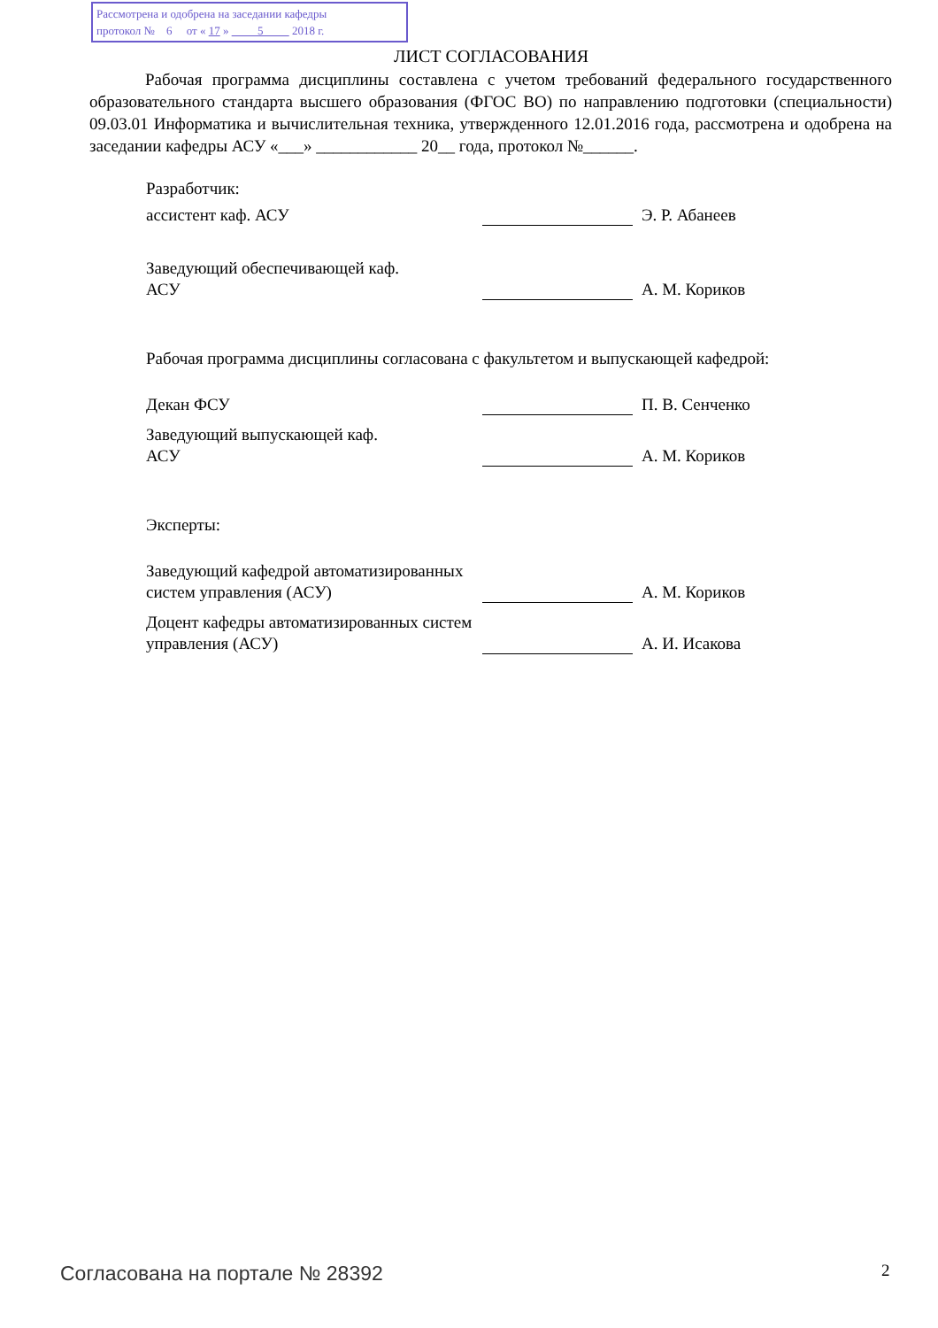Рассмотрена и одобрена на заседании кафедры
протокол № 6 от « 17 » 5 2018 г.
ЛИСТ СОГЛАСОВАНИЯ
Рабочая программа дисциплины составлена с учетом требований федерального государственного образовательного стандарта высшего образования (ФГОС ВО) по направлению подготовки (специальности) 09.03.01 Информатика и вычислительная техника, утвержденного 12.01.2016 года, рассмотрена и одобрена на заседании кафедры АСУ «___» ____________ 20__ года, протокол №______.
Разработчик:
ассистент каф. АСУ
Э. Р. Абанеев
Заведующий обеспечивающей каф.
АСУ
А. М. Кориков
Рабочая программа дисциплины согласована с факультетом и выпускающей кафедрой:
Декан ФСУ
П. В. Сенченко
Заведующий выпускающей каф.
АСУ
А. М. Кориков
Эксперты:
Заведующий кафедрой автоматизированных систем управления (АСУ)
А. М. Кориков
Доцент кафедры автоматизированных систем управления (АСУ)
А. И. Исакова
Согласована на портале № 28392 2